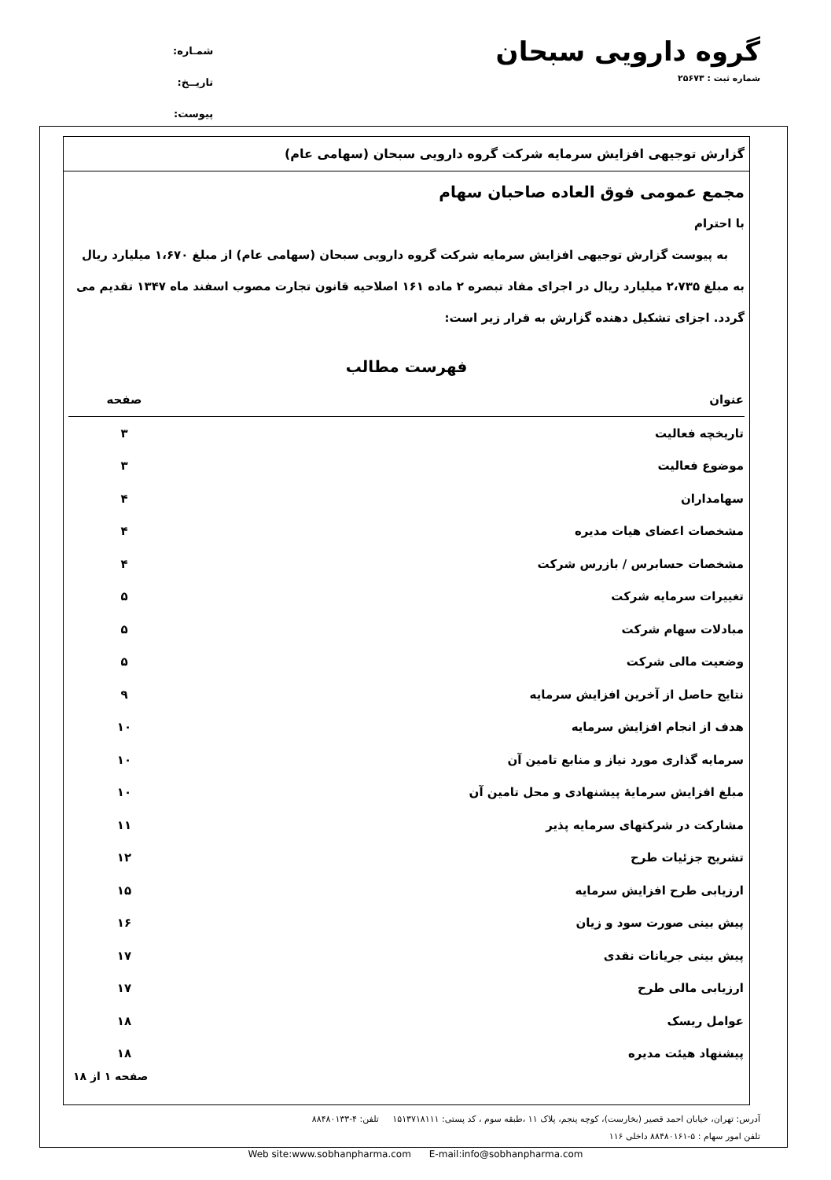گروه دارویی سبحان
شماره ثبت : ۲۵۶۷۳
شمـاره:
تاریــخ:
پیوست:
گزارش توجیهی افزایش سرمایه شرکت گروه دارویی سبحان (سهامی عام)
مجمع عمومی فوق العاده صاحبان سهام
با احترام
به پیوست گزارش توجیهی افزایش سرمایه شرکت گروه دارویی سبحان (سهامی عام) از مبلغ ۱،۶۷۰ میلیارد ریال به مبلغ ۲،۷۳۵ میلیارد ریال در اجرای مفاد تبصره ۲ ماده ۱۶۱ اصلاحیه قانون تجارت مصوب اسفند ماه ۱۳۴۷ تقدیم می گردد. اجزای تشکیل دهنده گزارش به قرار زیر است:
فهرست مطالب
| عنوان | صفحه |
| --- | --- |
| تاریخچه فعالیت | ۳ |
| موضوع فعالیت | ۳ |
| سهامداران | ۴ |
| مشخصات اعضای هیات مدیره | ۴ |
| مشخصات حسابرس / بازرس شرکت | ۴ |
| تغییرات سرمایه شرکت | ۵ |
| مبادلات سهام شرکت | ۵ |
| وضعیت مالی شرکت | ۵ |
| نتایج حاصل از آخرین افزایش سرمایه | ۹ |
| هدف از انجام افزایش سرمایه | ۱۰ |
| سرمایه گذاری مورد نیاز و منابع تامین آن | ۱۰ |
| مبلغ افزایش سرمایهٔ پیشنهادی و محل تامین آن | ۱۰ |
| مشارکت در شرکتهای سرمایه پذیر | ۱۱ |
| تشریح جزئیات طرح | ۱۲ |
| ارزیابی طرح افزایش سرمایه | ۱۵ |
| پیش بینی صورت سود و زیان | ۱۶ |
| پیش بینی جریانات نقدی | ۱۷ |
| ارزیابی مالی طرح | ۱۷ |
| عوامل ریسک | ۱۸ |
| پیشنهاد هیئت مدیره | ۱۸ |
صفحه ۱ از ۱۸
آدرس: تهران، خیابان احمد قصیر (بخارست)، کوچه پنجم، پلاک ۱۱ ،طبقه سوم ، کد پستی: ۱۵۱۳۷۱۸۱۱۱ تلفن: ۴-۸۸۴۸۰۱۳۳
تلفن امور سهام : ۵-۸۸۴۸۰۱۶۱ داخلی ۱۱۶
Web site:www.sobhanpharma.com E-mail:info@sobhanpharma.com